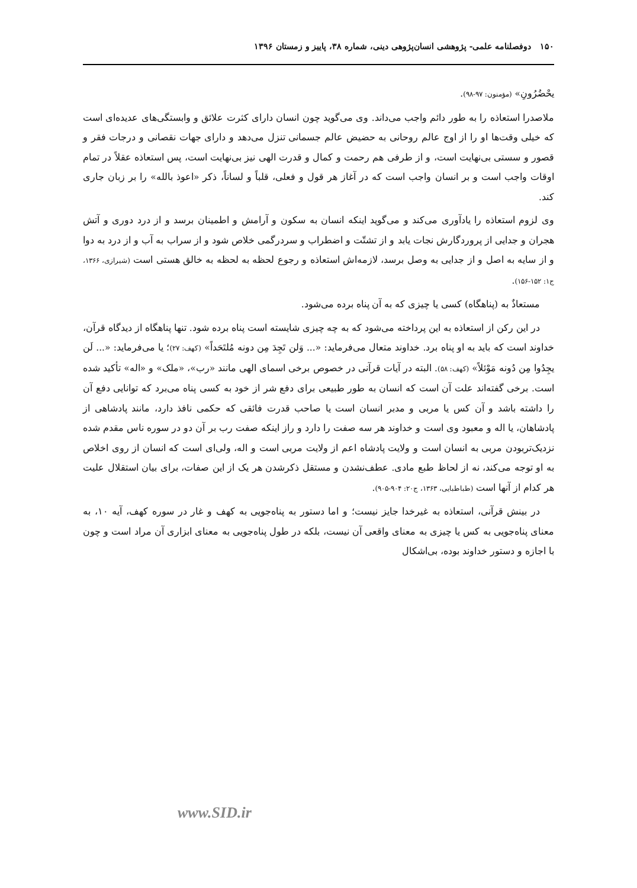۱۵۰ دوفصلنامه علمی- پژوهشی انسان‌پژوهی دینی، شماره ۳۸، پاییز و زمستان ۱۳۹۶
یحْضُرُونِ» (مؤمنون: ۹۷-۹۸).
ملاصدرا استعاذه را به طور دائم واجب می‌داند. وی می‌گوید چون انسان دارای کثرت علائق و وابستگی‌های عدیده‌ای است که خیلی وقت‌ها او را از اوج عالم روحانی به حضیض عالم جسمانی تنزل می‌دهد و دارای جهات نقصانی و درجات فقر و قصور و سستی بی‌نهایت است، و از طرفی هم رحمت و کمال و قدرت الهی نیز بی‌نهایت است، پس استعاذه عقلاً در تمام اوقات واجب است و بر انسان واجب است که در آغاز هر قول و فعلی، قلباً و لساناً، ذکر «اعوذ بالله» را بر زبان جاری کند.
وی لزوم استعاذه را یادآوری می‌کند و می‌گوید اینکه انسان به سکون و آرامش و اطمینان برسد و از درد دوری و آتش هجران و جدایی از پروردگارش نجات یابد و از تشتّت و اضطراب و سردرگمی خلاص شود و از سراب به آب و از درد به دوا و از سایه به اصل و از جدایی به وصل برسد، لازمه‌اش استعاذه و رجوع لحظه به لحظه به خالق هستی است (شیرازی، ۱۳۶۶، ج۱: ۱۵۲-۱۵۶).
مستعاذٌ به (پناهگاه) کسی یا چیزی که به آن پناه برده می‌شود.
در این رکن از استعاذه به این پرداخته می‌شود که به چه چیزی شایسته است پناه برده شود. تنها پناهگاه از دیدگاه قرآن، خداوند است که باید به او پناه برد. خداوند متعال می‌فرماید: «... وَلن تَجِدَ مِن دونه مُلتَحَداً» (کهف: ۲۷)؛ یا می‌فرماید: «... لَن یجِدُوا مِن دُونه مَوْئلاً» (کهف: ۵۸). البته در آیات قرآنی در خصوص برخی اسمای الهی مانند «رب»، «ملک» و «اله» تأکید شده است. برخی گفته‌اند علت آن است که انسان به طور طبیعی برای دفع شر از خود به کسی پناه می‌برد که توانایی دفع آن را داشته باشد و آن کس یا مربی و مدبر انسان است یا صاحب قدرت فائقی که حکمی نافذ دارد، مانند پادشاهی از پادشاهان، یا اله و معبود وی است و خداوند هر سه صفت را دارد و راز اینکه صفت رب بر آن دو در سوره ناس مقدم شده نزدیک‌تربودن مربی به انسان است و ولایت پادشاه اعم از ولایت مربی است و اله، ولی‌ای است که انسان از روی اخلاص به او توجه می‌کند، نه از لحاظ طبع مادی. عطف‌نشدن و مستقل ذکرشدن هر یک از این صفات، برای بیان استقلال علیت هر کدام از آنها است (طباطبایی، ۱۳۶۳، ج۲۰: ۹۰۴-۹۰۵).
در بینش قرآنی، استعاذه به غیرخدا جایز نیست؛ و اما دستور به پناه‌جویی به کهف و غار در سوره کهف، آیه ۱۰، به معنای پناه‌جویی به کس یا چیزی به معنای واقعی آن نیست، بلکه در طول پناه‌جویی به معنای ابزاری آن مراد است و چون با اجازه و دستور خداوند بوده، بی‌اشکال
www.SID.ir